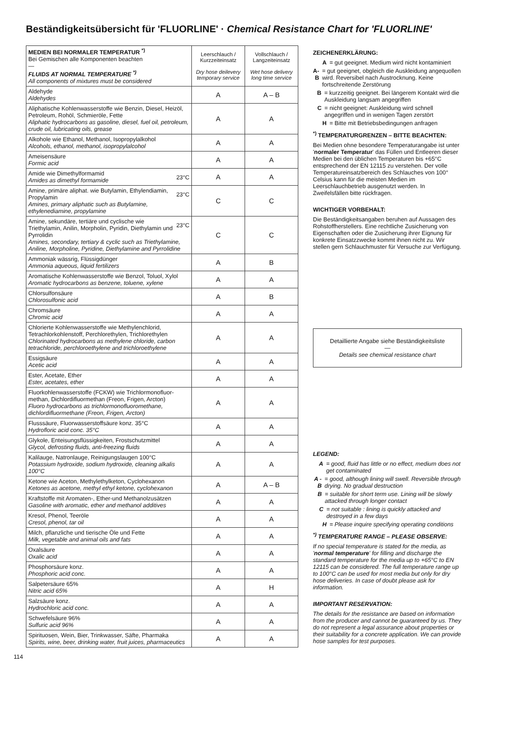Beständigkeitsübersicht für 'FLUORLINE' · Chemical Resistance Chart for 'FLUORLINE'
| MEDIEN BEI NORMALER TEMPERATUR <sup>*)</sup> Bei Gemischen alle Komponenten beachten — FLUIDS AT NORMAL TEMPERATURE <sup>*)</sup> All components of mixtures must be considered | Leerschlauch / Kurzzeiteinsatz Dry hose deilevery temporary service | Vollschlauch / Langzeiteinsatz Wet hose delivery long time service |
| Aldehyde Aldehydes | A | A – B |
| Aliphatische Kohlenwasserstoffe wie Benzin, Diesel, Heizöl, Petroleum, Rohöl, Schmieröle, Fette Aliphatic hydrocarbons as gasoline, diesel, fuel oil, petroleum, crude oil, lubricating oils, grease | A | A |
| Alkohole wie Ethanol, Methanol, Isopropylalkohol Alcohols, ethanol, methanol, isopropylalcohol | A | A |
| Ameisensäure Formic acid | A | A |
| 23°C Amide wie Dimethylformamid Amides as dimethyl formamide | A | A |
| 23°C Amine, primäre aliphat. wie Butylamin, Ethylendiamin, Propylamin Amines, primary aliphatic such as Butylamine, ethylenediamine, propylamine | C | C |
| 23°C Amine, sekundäre, tertiäre und cyclische wie Triethylamin, Anilin, Morpholin, Pyridin, Diethylamin und Pyrrolidin Amines, secondary, tertiary & cyclic such as Triethylamine, Aniline, Morpholine, Pyridine, Diethylamine and Pyrrolidine | C | C |
| Ammoniak wässrig, Flüssigdünger Ammonia aqueous, liquid fertilizers | A | B |
| Aromatische Kohlenwasserstoffe wie Benzol, Toluol, Xylol Aromatic hydrocarbons as benzene, toluene, xylene | A | A |
| Chlorsulfonsäure Chlorosulfonic acid | A | B |
| Chromsäure Chromic acid | A | A |
| Chlorierte Kohlenwasserstoffe wie Methylenchlorid, Tetrachlorkohlenstoff, Perchlorethylen, Trichlorethylen Chlorinated hydrocarbons as methylene chloride, carbon tetrachloride, perchloroethylene and trichloroethylene | A | A |
| Essigsäure Acetic acid | A | A |
| Ester, Acetate, Ether Ester, acetates, ether | A | A |
| Fluorkohlenwasserstoffe (FCKW) wie Trichlormonofluor­methan, Dichlordifluormethan (Freon, Frigen, Arcton) Fluoro hydrocarbons as trichlormonofluoromethane, dichlordifluormethane (Freon, Frigen, Arcton) | A | A |
| Flusssäure, Fluorwasserstoffsäure konz. 35°C Hydrofloric acid conc. 35°C | A | A |
| Glykole, Enteisungsflüssigkeiten, Frostschutzmittel Glycol, defrosting fluids, anti-freezing fluids | A | A |
| Kalilauge, Natronlauge, Reinigungslaugen 100°C Potassium hydroxide, sodium hydroxide, cleaning alkalis 100°C | A | A |
| Ketone wie Aceton, Methylethylketon, Cyclohexanon Ketones as acetone, methyl ethyl ketone, cyclohexanon | A | A – B |
| Kraftstoffe mit Aromaten-, Ether-und Methanolzusätzen Gasoline with aromatic, ether and methanol additives | A | A |
| Kresol, Phenol, Teeröle Cresol, phenol, tar oil | A | A |
| Milch, pflanzliche und tierische Öle und Fette Milk, vegetable and animal oils and fats | A | A |
| Oxalsäure Oxalic acid | A | A |
| Phosphorsäure konz. Phosphoric acid conc. | A | A |
| Salpetersäure 65% Nitric acid 65% | A | H |
| Salzsäure konz. Hydrochloric acid conc. | A | A |
| Schwefelsäure 96% Sulfuric acid 96% | A | A |
| Spirituosen, Wein, Bier, Trinkwasser, Säfte, Pharmaka Spirits, wine, beer, drinking water, fruit juices, pharmaceutics | A | A |
ZEICHENERKLÄRUNG:
A = gut geeignet. Medium wird nicht kontaminiert
A-B = gut geeignet, obgleich die Auskleidung angequollen wird. Reversibel nach Austrocknung. Keine fortschreitende Zerstörung
B = kurzzeitig geeignet. Bei längerem Kontakt wird die Auskleidung langsam angegriffen
C = nicht geeignet: Auskleidung wird schnell angegriffen und in wenigen Tagen zerstört
H = Bitte mit Betriebsbedingungen anfragen
<sup>*)</sup> TEMPERATURGRENZEN – BITTE BEACHTEN:
Bei Medien ohne besondere Temperaturangabe ist unter 'normaler Temperatur' das Füllen und Entleeren dieser Medien bei den üblichen Temperaturen bis +65°C entsprechend der EN 12115 zu verstehen. Der volle Temperatureinsatzbereich des Schlauches von 100° Celsius kann für die meisten Medien im Leerschlauchbetrieb ausgenutzt werden. In Zweifelsfällen bitte rückfragen.
WICHTIGER VORBEHALT:
Die Beständigkeitsangaben beruhen auf Aussagen des Rohstoffherstellers. Eine rechtliche Zusicherung von Eigenschaften oder die Zusicherung ihrer Eignung für konkrete Einsatzzwecke kommt ihnen nicht zu. Wir stellen gern Schlauchmuster für Versuche zur Verfügung.
Detaillierte Angabe siehe Beständigkeitsliste
—
Details see chemical resistance chart
LEGEND:
A = good, fluid has little or no effect, medium does not get contaminated
A - B = good, although lining will swell. Reversible through drying. No gradual destruction
B = suitable for short term use. Lining will be slowly attacked through longer contact
C = not suitable : lining is quickly attacked and destroyed in a few days
H = Please inquire specifying operating conditions
<sup>*)</sup> TEMPERATURE RANGE – PLEASE OBSERVE:
If no special temperature is stated for the media, as 'normal temperature' for filling and discharge the standard temperature for the media up to +65°C to EN 12115 can be considered. The full temperature range up to 100°C can be used for most media but only for dry hose deliveries. In case of doubt please ask for information.
IMPORTANT RESERVATION:
The details for the resistance are based on information from the producer and cannot be guaranteed by us. They do not represent a legal assurance about properties or their suitability for a concrete application. We can provide hose samples for test purposes.
114